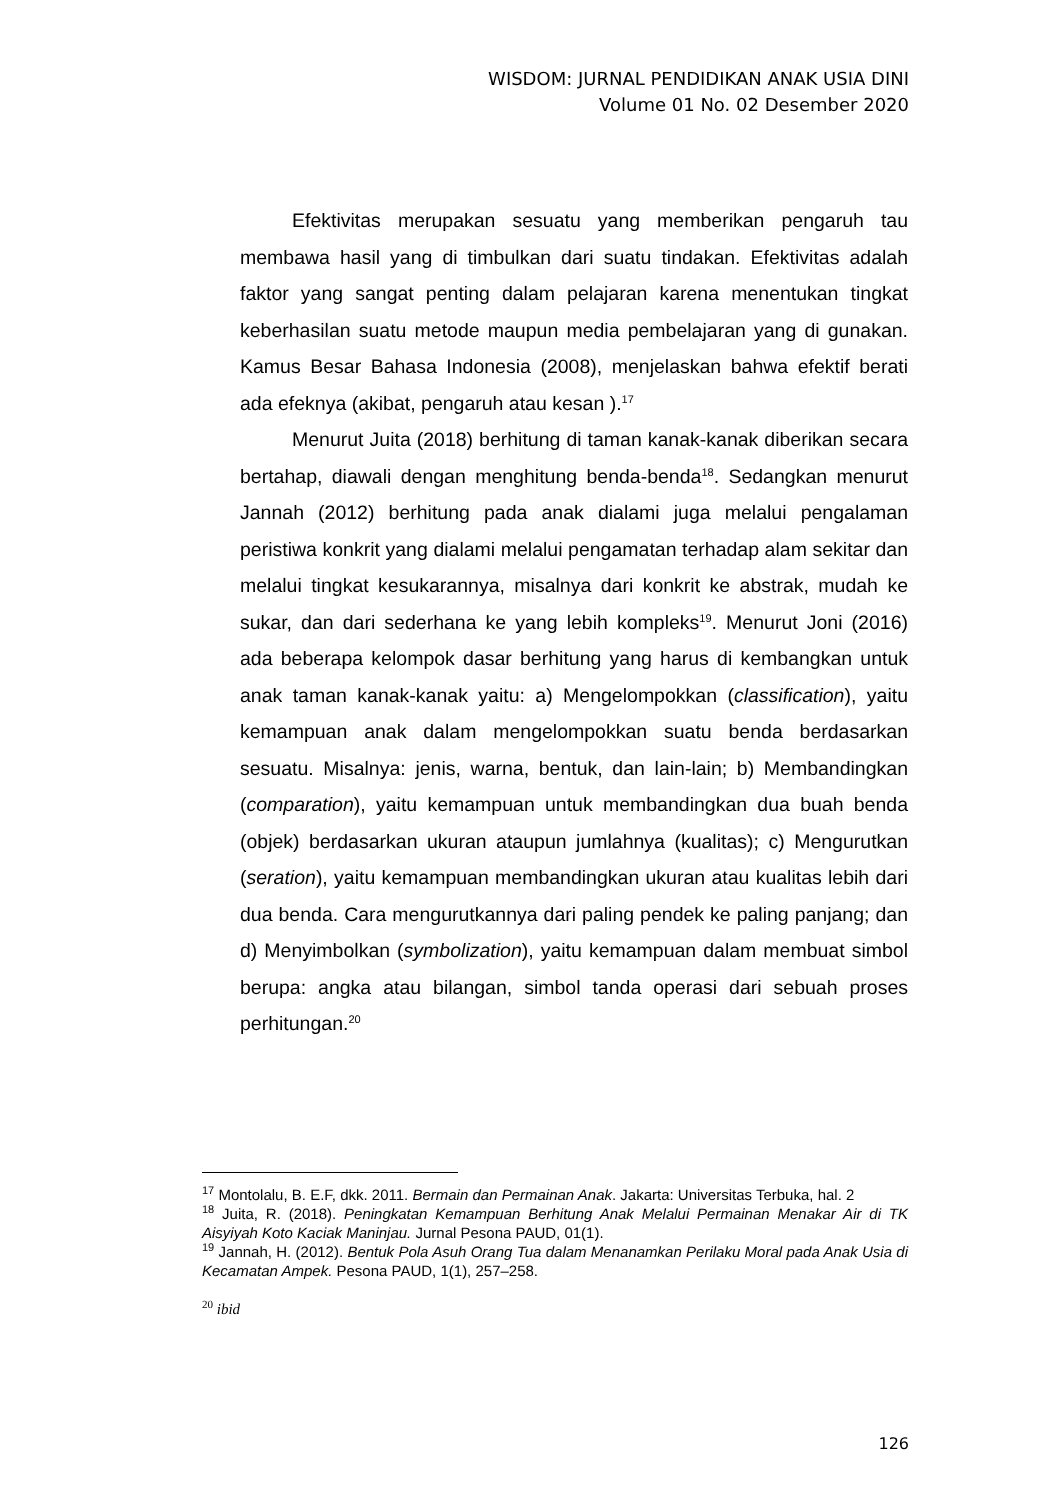WISDOM: JURNAL PENDIDIKAN ANAK USIA DINI
Volume 01 No. 02 Desember 2020
Efektivitas merupakan sesuatu yang memberikan pengaruh tau membawa hasil yang di timbulkan dari suatu tindakan. Efektivitas adalah faktor yang sangat penting dalam pelajaran karena menentukan tingkat keberhasilan suatu metode maupun media pembelajaran yang di gunakan. Kamus Besar Bahasa Indonesia (2008), menjelaskan bahwa efektif berati ada efeknya (akibat, pengaruh atau kesan ).<sup>17</sup>
Menurut Juita (2018) berhitung di taman kanak-kanak diberikan secara bertahap, diawali dengan menghitung benda-benda<sup>18</sup>. Sedangkan menurut Jannah (2012) berhitung pada anak dialami juga melalui pengalaman peristiwa konkrit yang dialami melalui pengamatan terhadap alam sekitar dan melalui tingkat kesukarannya, misalnya dari konkrit ke abstrak, mudah ke sukar, dan dari sederhana ke yang lebih kompleks<sup>19</sup>. Menurut Joni (2016) ada beberapa kelompok dasar berhitung yang harus di kembangkan untuk anak taman kanak-kanak yaitu: a) Mengelompokkan (classification), yaitu kemampuan anak dalam mengelompokkan suatu benda berdasarkan sesuatu. Misalnya: jenis, warna, bentuk, dan lain-lain; b) Membandingkan (comparation), yaitu kemampuan untuk membandingkan dua buah benda (objek) berdasarkan ukuran ataupun jumlahnya (kualitas); c) Mengurutkan (seration), yaitu kemampuan membandingkan ukuran atau kualitas lebih dari dua benda. Cara mengurutkannya dari paling pendek ke paling panjang; dan d) Menyimbolkan (symbolization), yaitu kemampuan dalam membuat simbol berupa: angka atau bilangan, simbol tanda operasi dari sebuah proses perhitungan.<sup>20</sup>
<sup>17</sup> Montolalu, B. E.F, dkk. 2011. Bermain dan Permainan Anak. Jakarta: Universitas Terbuka, hal. 2
<sup>18</sup> Juita, R. (2018). Peningkatan Kemampuan Berhitung Anak Melalui Permainan Menakar Air di TK Aisyiyah Koto Kaciak Maninjau. Jurnal Pesona PAUD, 01(1).
<sup>19</sup> Jannah, H. (2012). Bentuk Pola Asuh Orang Tua dalam Menanamkan Perilaku Moral pada Anak Usia di Kecamatan Ampek. Pesona PAUD, 1(1), 257–258.
<sup>20</sup> ibid
126